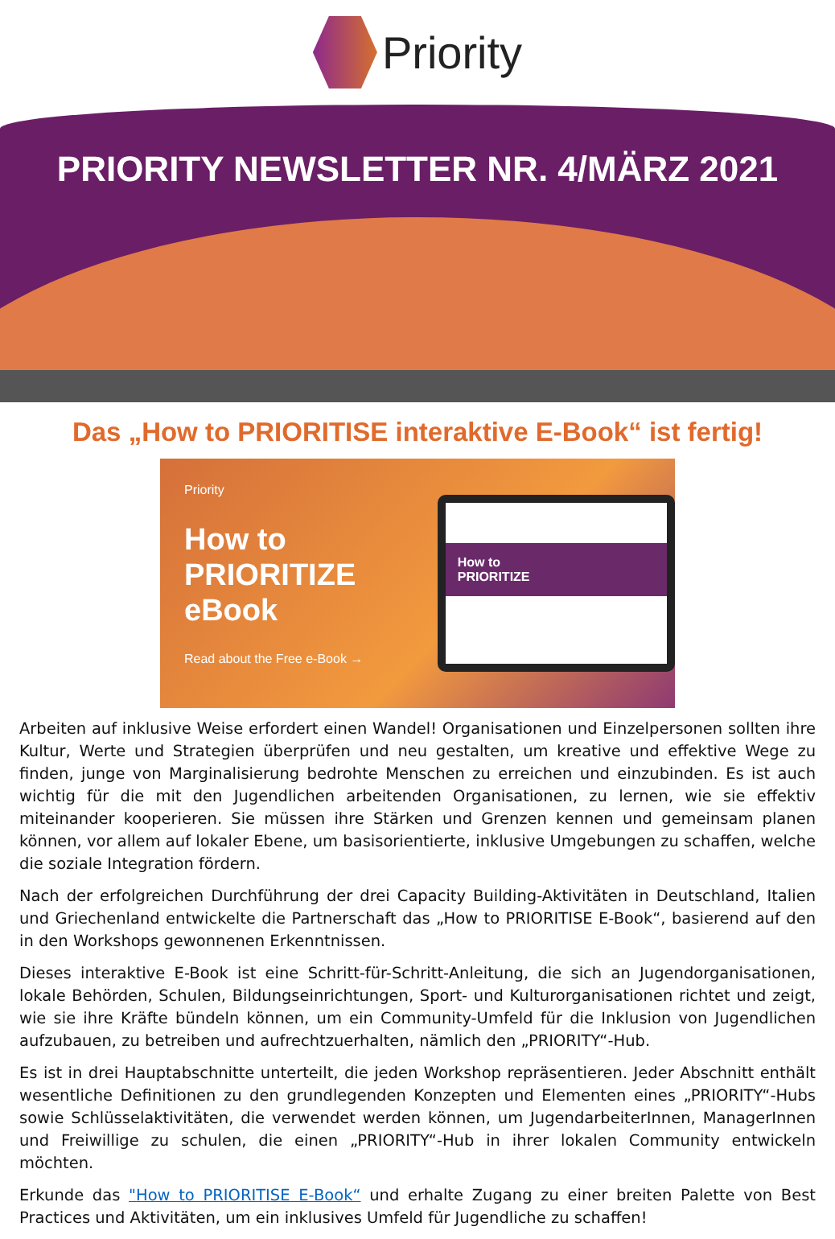Priority
PRIORITY NEWSLETTER NR. 4/MÄRZ 2021
Das „How to PRIORITISE interaktive E-Book“ ist fertig!
Priority
How to
PRIORITIZE
eBook
Read about the Free e-Book →
How to
PRIORITIZE
Arbeiten auf inklusive Weise erfordert einen Wandel! Organisationen und Einzelpersonen sollten ihre Kultur, Werte und Strategien überprüfen und neu gestalten, um kreative und effektive Wege zu finden, junge von Marginalisierung bedrohte Menschen zu erreichen und einzubinden. Es ist auch wichtig für die mit den Jugendlichen arbeitenden Organisationen, zu lernen, wie sie effektiv miteinander kooperieren. Sie müssen ihre Stärken und Grenzen kennen und gemeinsam planen können, vor allem auf lokaler Ebene, um basisorientierte, inklusive Umgebungen zu schaffen, welche die soziale Integration fördern.
Nach der erfolgreichen Durchführung der drei Capacity Building-Aktivitäten in Deutschland, Italien und Griechenland entwickelte die Partnerschaft das „How to PRIORITISE E-Book“, basierend auf den in den Workshops gewonnenen Erkenntnissen.
Dieses interaktive E-Book ist eine Schritt-für-Schritt-Anleitung, die sich an Jugendorganisationen, lokale Behörden, Schulen, Bildungseinrichtungen, Sport- und Kulturorganisationen richtet und zeigt, wie sie ihre Kräfte bündeln können, um ein Community-Umfeld für die Inklusion von Jugendlichen aufzubauen, zu betreiben und aufrechtzuerhalten, nämlich den „PRIORITY“-Hub.
Es ist in drei Hauptabschnitte unterteilt, die jeden Workshop repräsentieren. Jeder Abschnitt enthält wesentliche Definitionen zu den grundlegenden Konzepten und Elementen eines „PRIORITY“-Hubs sowie Schlüsselaktivitäten, die verwendet werden können, um JugendarbeiterInnen, ManagerInnen und Freiwillige zu schulen, die einen „PRIORITY“-Hub in ihrer lokalen Community entwickeln möchten.
Erkunde das "How to PRIORITISE E-Book“ und erhalte Zugang zu einer breiten Palette von Best Practices und Aktivitäten, um ein inklusives Umfeld für Jugendliche zu schaffen!